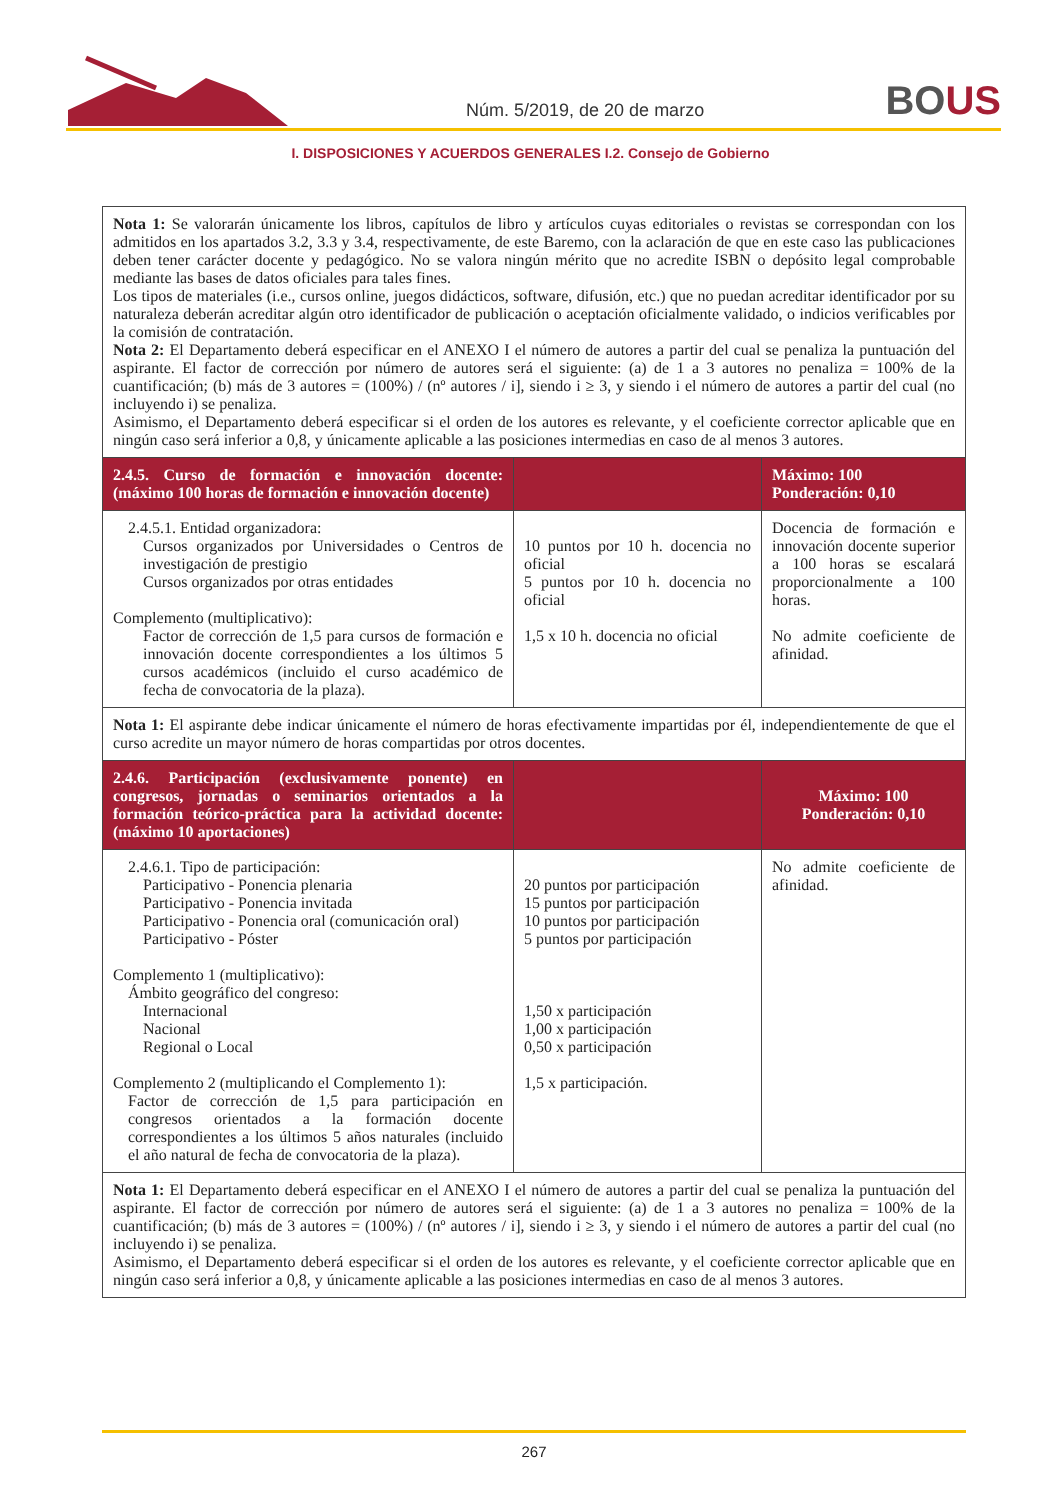Núm. 5/2019, de 20 de marzo BOUS
I. DISPOSICIONES Y ACUERDOS GENERALES I.2. Consejo de Gobierno
| Nota 1: Se valorarán únicamente los libros, capítulos de libro y artículos cuyas editoriales o revistas se correspondan con los admitidos en los apartados 3.2, 3.3 y 3.4, respectivamente, de este Baremo, con la aclaración de que en este caso las publicaciones deben tener carácter docente y pedagógico. No se valora ningún mérito que no acredite ISBN o depósito legal comprobable mediante las bases de datos oficiales para tales fines. Los tipos de materiales (i.e., cursos online, juegos didácticos, software, difusión, etc.) que no puedan acreditar identificador por su naturaleza deberán acreditar algún otro identificador de publicación o aceptación oficialmente validado, o indicios verificables por la comisión de contratación. Nota 2: El Departamento deberá especificar en el ANEXO I el número de autores a partir del cual se penaliza la puntuación del aspirante. El factor de corrección por número de autores será el siguiente: (a) de 1 a 3 autores no penaliza = 100% de la cuantificación; (b) más de 3 autores = (100%) / (nº autores / i], siendo i ≥ 3, y siendo i el número de autores a partir del cual (no incluyendo i) se penaliza. Asimismo, el Departamento deberá especificar si el orden de los autores es relevante, y el coeficiente corrector aplicable que en ningún caso será inferior a 0,8, y únicamente aplicable a las posiciones intermedias en caso de al menos 3 autores. | | |
| 2.4.5. Curso de formación e innovación docente: (máximo 100 horas de formación e innovación docente) | | Máximo: 100 Ponderación: 0,10 |
| 2.4.5.1. Entidad organizadora: Cursos organizados por Universidades o Centros de investigación de prestigio Cursos organizados por otras entidades Complemento (multiplicativo): Factor de corrección de 1,5 para cursos de formación e innovación docente correspondientes a los últimos 5 cursos académicos (incluido el curso académico de fecha de convocatoria de la plaza). | 10 puntos por 10 h. docencia no oficial 5 puntos por 10 h. docencia no oficial 1,5 x 10 h. docencia no oficial | Docencia de formación e innovación docente superior a 100 horas se escalará proporcionalmente a 100 horas. No admite coeficiente de afinidad. |
| Nota 1: El aspirante debe indicar únicamente el número de horas efectivamente impartidas por él, independientemente de que el curso acredite un mayor número de horas compartidas por otros docentes. | | |
| 2.4.6. Participación (exclusivamente ponente) en congresos, jornadas o seminarios orientados a la formación teórico-práctica para la actividad docente: (máximo 10 aportaciones) | | Máximo: 100 Ponderación: 0,10 |
| 2.4.6.1. Tipo de participación: Participativo - Ponencia plenaria Participativo - Ponencia invitada Participativo - Ponencia oral (comunicación oral) Participativo - Póster Complemento 1 (multiplicativo): Ámbito geográfico del congreso: Internacional Nacional Regional o Local Complemento 2 (multiplicando el Complemento 1): Factor de corrección de 1,5 para participación en congresos orientados a la formación docente correspondientes a los últimos 5 años naturales (incluido el año natural de fecha de convocatoria de la plaza). | 20 puntos por participación 15 puntos por participación 10 puntos por participación 5 puntos por participación 1,50 x participación 1,00 x participación 0,50 x participación 1,5 x participación. | No admite coeficiente de afinidad. |
| Nota 1: El Departamento deberá especificar en el ANEXO I el número de autores a partir del cual se penaliza la puntuación del aspirante. El factor de corrección por número de autores será el siguiente: (a) de 1 a 3 autores no penaliza = 100% de la cuantificación; (b) más de 3 autores = (100%) / (nº autores / i], siendo i ≥ 3, y siendo i el número de autores a partir del cual (no incluyendo i) se penaliza. Asimismo, el Departamento deberá especificar si el orden de los autores es relevante, y el coeficiente corrector aplicable que en ningún caso será inferior a 0,8, y únicamente aplicable a las posiciones intermedias en caso de al menos 3 autores. | | |
267